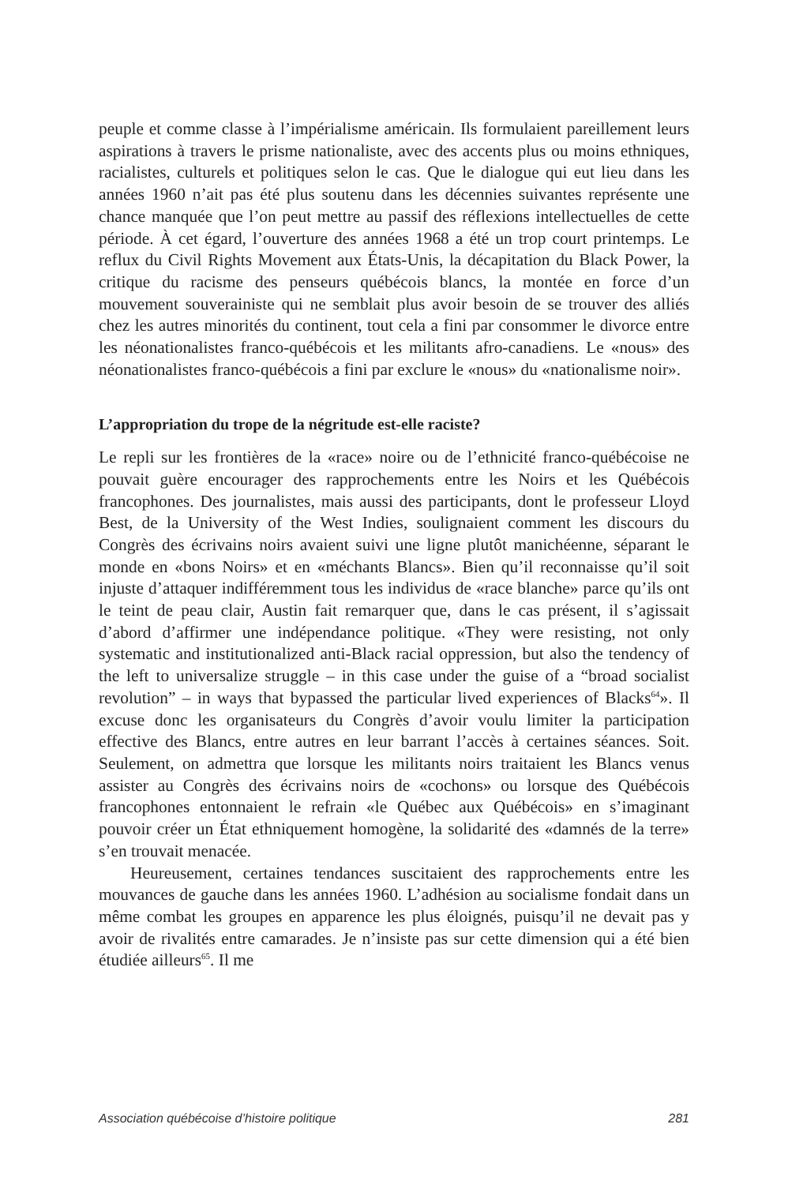peuple et comme classe à l’impérialisme américain. Ils formulaient pareillement leurs aspirations à travers le prisme nationaliste, avec des accents plus ou moins ethniques, racialistes, culturels et politiques selon le cas. Que le dialogue qui eut lieu dans les années 1960 n’ait pas été plus soutenu dans les décennies suivantes représente une chance manquée que l’on peut mettre au passif des réflexions intellectuelles de cette période. À cet égard, l’ouverture des années 1968 a été un trop court printemps. Le reflux du Civil Rights Movement aux États-Unis, la décapitation du Black Power, la critique du racisme des penseurs québécois blancs, la montée en force d’un mouvement souverainiste qui ne semblait plus avoir besoin de se trouver des alliés chez les autres minorités du continent, tout cela a fini par consommer le divorce entre les néonationalistes franco-québécois et les militants afro-canadiens. Le «nous» des néonationalistes franco-québécois a fini par exclure le «nous» du «nationalisme noir».
L’appropriation du trope de la négritude est-elle raciste?
Le repli sur les frontières de la «race» noire ou de l’ethnicité franco-québécoise ne pouvait guère encourager des rapprochements entre les Noirs et les Québécois francophones. Des journalistes, mais aussi des participants, dont le professeur Lloyd Best, de la University of the West Indies, soulignaient comment les discours du Congrès des écrivains noirs avaient suivi une ligne plutôt manichéenne, séparant le monde en «bons Noirs» et en «méchants Blancs». Bien qu’il reconnaisse qu’il soit injuste d’attaquer indifféremment tous les individus de «race blanche» parce qu’ils ont le teint de peau clair, Austin fait remarquer que, dans le cas présent, il s’agissait d’abord d’affirmer une indépendance politique. «They were resisting, not only systematic and institutionalized anti-Black racial oppression, but also the tendency of the left to universalize struggle – in this case under the guise of a “broad socialist revolution” – in ways that bypassed the particular lived experiences of Blacks<sup>64</sup>». Il excuse donc les organisateurs du Congrès d’avoir voulu limiter la participation effective des Blancs, entre autres en leur barrant l’accès à certaines séances. Soit. Seulement, on admettra que lorsque les militants noirs traitaient les Blancs venus assister au Congrès des écrivains noirs de «cochons» ou lorsque des Québécois francophones entonnaient le refrain «le Québec aux Québécois» en s’imaginant pouvoir créer un État ethniquement homogène, la solidarité des «damnés de la terre» s’en trouvait menacée.
Heureusement, certaines tendances suscitaient des rapprochements entre les mouvances de gauche dans les années 1960. L’adhésion au socialisme fondait dans un même combat les groupes en apparence les plus éloignés, puisqu’il ne devait pas y avoir de rivalités entre camarades. Je n’insiste pas sur cette dimension qui a été bien étudiée ailleurs<sup>65</sup>. Il me
Association québécoise d’histoire politique 281